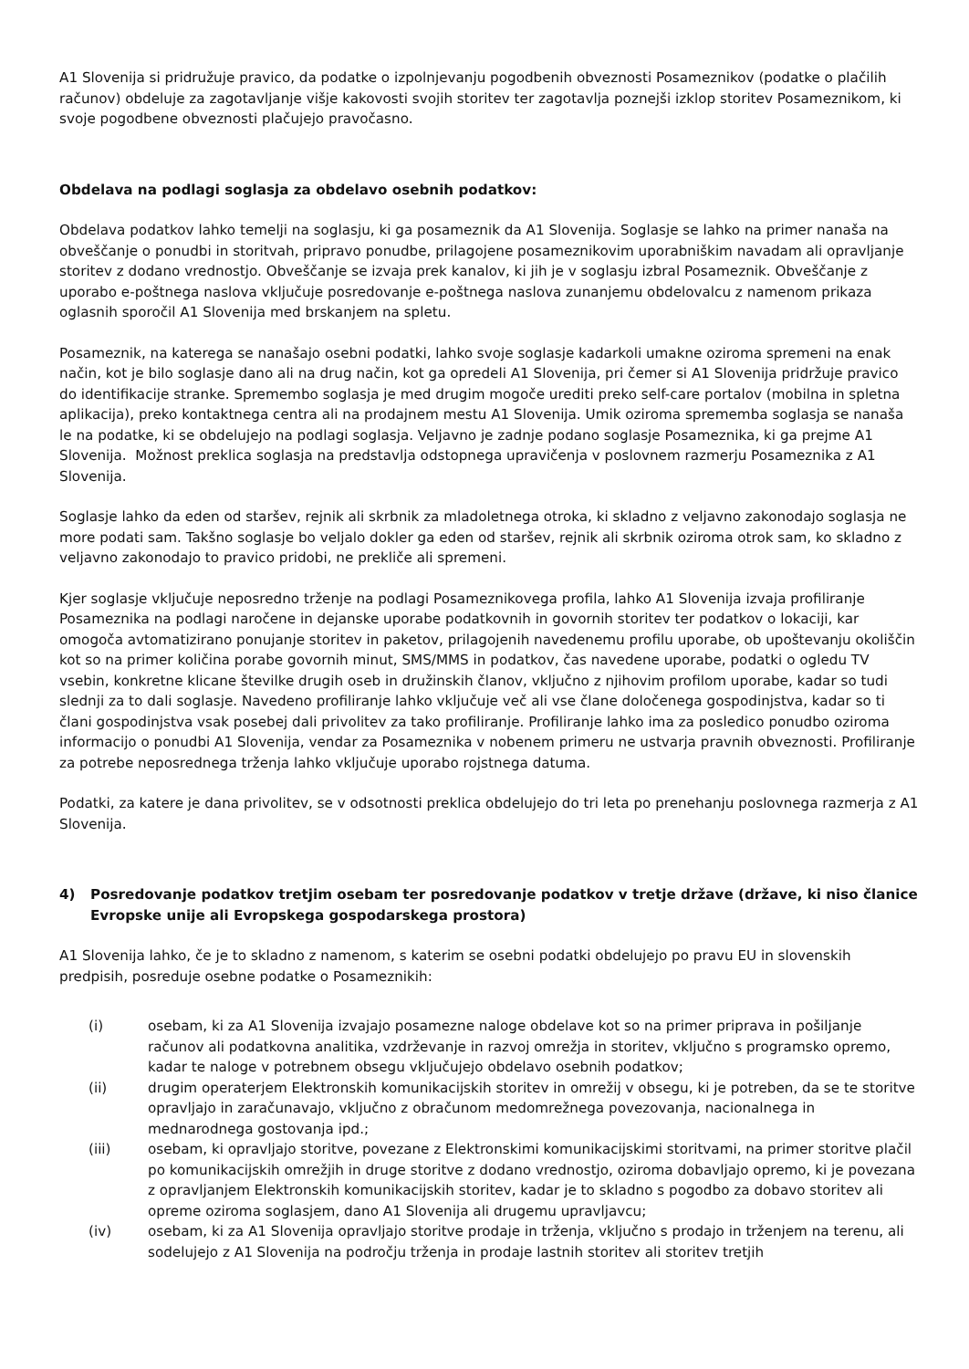A1 Slovenija si pridružuje pravico, da podatke o izpolnjevanju pogodbenih obveznosti Posameznikov (podatke o plačilih računov) obdeluje za zagotavljanje višje kakovosti svojih storitev ter zagotavlja poznejši izklop storitev Posameznikom, ki svoje pogodbene obveznosti plačujejo pravočasno.
Obdelava na podlagi soglasja za obdelavo osebnih podatkov:
Obdelava podatkov lahko temelji na soglasju, ki ga posameznik da A1 Slovenija. Soglasje se lahko na primer nanaša na obveščanje o ponudbi in storitvah, pripravo ponudbe, prilagojene posameznikovim uporabniškim navadam ali opravljanje storitev z dodano vrednostjo. Obveščanje se izvaja prek kanalov, ki jih je v soglasju izbral Posameznik. Obveščanje z uporabo e-poštnega naslova vključuje posredovanje e-poštnega naslova zunanjemu obdelovalcu z namenom prikaza oglasnih sporočil A1 Slovenija med brskanjem na spletu.
Posameznik, na katerega se nanašajo osebni podatki, lahko svoje soglasje kadarkoli umakne oziroma spremeni na enak način, kot je bilo soglasje dano ali na drug način, kot ga opredeli A1 Slovenija, pri čemer si A1 Slovenija pridržuje pravico do identifikacije stranke. Spremembo soglasja je med drugim mogoče urediti preko self-care portalov (mobilna in spletna aplikacija), preko kontaktnega centra ali na prodajnem mestu A1 Slovenija. Umik oziroma sprememba soglasja se nanaša le na podatke, ki se obdelujejo na podlagi soglasja. Veljavno je zadnje podano soglasje Posameznika, ki ga prejme A1 Slovenija. Možnost preklica soglasja na predstavlja odstopnega upravičenja v poslovnem razmerju Posameznika z A1 Slovenija.
Soglasje lahko da eden od staršev, rejnik ali skrbnik za mladoletnega otroka, ki skladno z veljavno zakonodajo soglasja ne more podati sam. Takšno soglasje bo veljalo dokler ga eden od staršev, rejnik ali skrbnik oziroma otrok sam, ko skladno z veljavno zakonodajo to pravico pridobi, ne prekliče ali spremeni.
Kjer soglasje vključuje neposredno trženje na podlagi Posameznikovega profila, lahko A1 Slovenija izvaja profiliranje Posameznika na podlagi naročene in dejanske uporabe podatkovnih in govornih storitev ter podatkov o lokaciji, kar omogoča avtomatizirano ponujanje storitev in paketov, prilagojenih navedenemu profilu uporabe, ob upoštevanju okoliščin kot so na primer količina porabe govornih minut, SMS/MMS in podatkov, čas navedene uporabe, podatki o ogledu TV vsebin, konkretne klicane številke drugih oseb in družinskih članov, vključno z njihovim profilom uporabe, kadar so tudi slednji za to dali soglasje. Navedeno profiliranje lahko vključuje več ali vse člane določenega gospodinjstva, kadar so ti člani gospodinjstva vsak posebej dali privolitev za tako profiliranje. Profiliranje lahko ima za posledico ponudbo oziroma informacijo o ponudbi A1 Slovenija, vendar za Posameznika v nobenem primeru ne ustvarja pravnih obveznosti. Profiliranje za potrebe neposrednega trženja lahko vključuje uporabo rojstnega datuma.
Podatki, za katere je dana privolitev, se v odsotnosti preklica obdelujejo do tri leta po prenehanju poslovnega razmerja z A1 Slovenija.
4) Posredovanje podatkov tretjim osebam ter posredovanje podatkov v tretje države (države, ki niso članice Evropske unije ali Evropskega gospodarskega prostora)
A1 Slovenija lahko, če je to skladno z namenom, s katerim se osebni podatki obdelujejo po pravu EU in slovenskih predpisih, posreduje osebne podatke o Posameznikih:
(i) osebam, ki za A1 Slovenija izvajajo posamezne naloge obdelave kot so na primer priprava in pošiljanje računov ali podatkovna analitika, vzdrževanje in razvoj omrežja in storitev, vključno s programsko opremo, kadar te naloge v potrebnem obsegu vključujejo obdelavo osebnih podatkov;
(ii) drugim operaterjem Elektronskih komunikacijskih storitev in omrežij v obsegu, ki je potreben, da se te storitve opravljajo in zaračunavajo, vključno z obračunom medomrežnega povezovanja, nacionalnega in mednarodnega gostovanja ipd.;
(iii) osebam, ki opravljajo storitve, povezane z Elektronskimi komunikacijskimi storitvami, na primer storitve plačil po komunikacijskih omrežjih in druge storitve z dodano vrednostjo, oziroma dobavljajo opremo, ki je povezana z opravljanjem Elektronskih komunikacijskih storitev, kadar je to skladno s pogodbo za dobavo storitev ali opreme oziroma soglasjem, dano A1 Slovenija ali drugemu upravljavcu;
(iv) osebam, ki za A1 Slovenija opravljajo storitve prodaje in trženja, vključno s prodajo in trženjem na terenu, ali sodelujejo z A1 Slovenija na področju trženja in prodaje lastnih storitev ali storitev tretjih